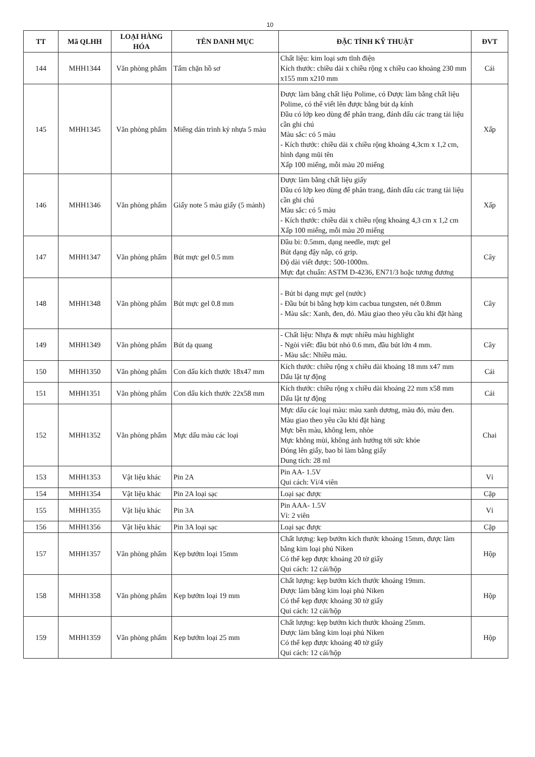10
| TT | Mã QLHH | LOẠI HÀNG HÓA | TÊN DANH MỤC | ĐẶC TÍNH KỸ THUẬT | ĐVT |
| --- | --- | --- | --- | --- | --- |
| 144 | MHH1344 | Văn phòng phẩm | Tấm chặn hồ sơ | Chất liệu: kim loại sơn tĩnh điện Kích thước: chiều dài x chiều rộng x chiều cao khoảng 230 mm x155 mm x210 mm | Cái |
| 145 | MHH1345 | Văn phòng phẩm | Miếng dán trình ký nhựa 5 màu | Được làm bằng chất liệu Polime, có Được làm bằng chất liệu Polime, có thể viết lên được bằng bút dạ kính Đầu có lớp keo dùng để phân trang, đánh dấu các trang tài liệu cần ghi chú Màu sắc: có 5 màu - Kích thước: chiều dài x chiều rộng khoảng 4,3cm x 1,2 cm, hình dạng mũi tên Xấp 100 miếng, mỗi màu 20 miếng | Xấp |
| 146 | MHH1346 | Văn phòng phẩm | Giấy note 5 màu giấy (5 mảnh) | Được làm bằng chất liệu giấy Đầu có lớp keo dùng để phân trang, đánh dấu các trang tài liệu cần ghi chú Màu sắc: có 5 màu - Kích thước: chiều dài x chiều rộng khoảng 4,3 cm x 1,2 cm Xấp 100 miếng, mỗi màu 20 miếng | Xấp |
| 147 | MHH1347 | Văn phòng phẩm | Bút mực gel 0.5 mm | Đầu bi: 0.5mm, dạng needle, mực gel Bút dạng đậy nắp, có grip. Độ dài viết được: 500-1000m. Mực đạt chuẩn: ASTM D-4236, EN71/3 hoặc tương đương | Cây |
| 148 | MHH1348 | Văn phòng phẩm | Bút mực gel 0.8 mm | - Bút bi dạng mực gel (nước) - Đầu bút bi bằng hợp kim cacbua tungsten, nét 0.8mm - Màu sắc: Xanh, đen, đỏ. Màu giao theo yêu cầu khi đặt hàng | Cây |
| 149 | MHH1349 | Văn phòng phẩm | Bút dạ quang | - Chất liệu: Nhựa & mực nhiều màu highlight - Ngòi viết: đầu bút nhỏ 0.6 mm, đầu bút lớn 4 mm. - Màu sắc: Nhiều màu. | Cây |
| 150 | MHH1350 | Văn phòng phẩm | Con dấu kích thước 18x47 mm | Kích thước: chiều rộng x chiều dài khoảng 18 mm x47 mm Dấu lật tự động | Cái |
| 151 | MHH1351 | Văn phòng phẩm | Con dấu kích thước 22x58 mm | Kích thước: chiều rộng x chiều dài khoảng 22 mm x58 mm Dấu lật tự động | Cái |
| 152 | MHH1352 | Văn phòng phẩm | Mực dấu màu các loại | Mực dấu các loại màu: màu xanh dương, màu đỏ, màu đen. Màu giao theo yêu cầu khi đặt hàng Mực bền màu, không lem, nhòe Mực không mùi, không ảnh hưởng tới sức khỏe Đóng lên giấy, bao bì làm bằng giấy Dung tích: 28 ml | Chai |
| 153 | MHH1353 | Vật liệu khác | Pin 2A | Pin AA- 1.5V Qui cách: Vỉ/4 viên | Vỉ |
| 154 | MHH1354 | Vật liệu khác | Pin 2A loại sạc | Loại sạc được | Cặp |
| 155 | MHH1355 | Vật liệu khác | Pin 3A | Pin AAA- 1.5V Vỉ: 2 viên | Vỉ |
| 156 | MHH1356 | Vật liệu khác | Pin 3A loại sạc | Loại sạc được | Cặp |
| 157 | MHH1357 | Văn phòng phẩm | Kẹp bướm loại 15mm | Chất lượng: kẹp bướm kích thước khoảng 15mm, được làm bằng kim loại phủ Niken Có thể kẹp được khoảng 20 tờ giấy Qui cách: 12 cái/hộp | Hộp |
| 158 | MHH1358 | Văn phòng phẩm | Kẹp bướm loại 19 mm | Chất lượng: kẹp bướm kích thước khoảng 19mm. Được làm bằng kim loại phủ Niken Có thể kẹp được khoảng 30 tờ giấy Qui cách: 12 cái/hộp | Hộp |
| 159 | MHH1359 | Văn phòng phẩm | Kẹp bướm loại 25 mm | Chất lượng: kẹp bướm kích thước khoảng 25mm. Được làm bằng kim loại phủ Niken Có thể kẹp được khoảng 40 tờ giấy Qui cách: 12 cái/hộp | Hộp |